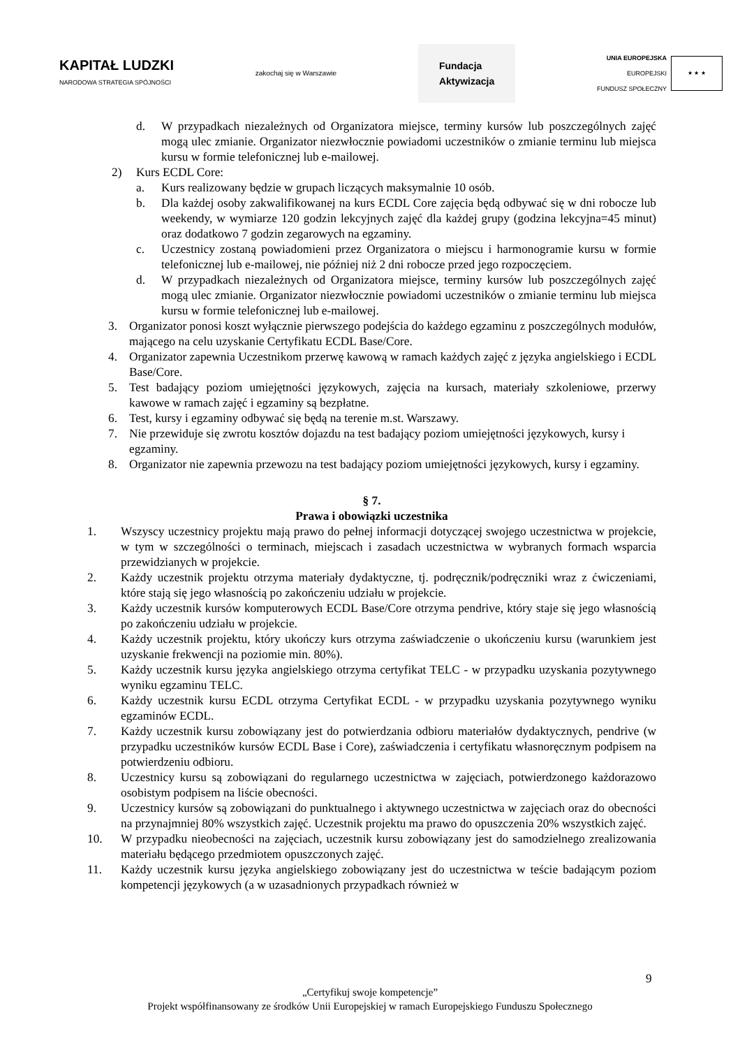KAPITAŁ LUDZKI
NARODOWA STRATEGIA SPÓJNOŚCI
zakochaj się w Warszawie
Fundacja
Aktywizacja
UNIA EUROPEJSKA
EUROPEJSKI
FUNDUSZ SPOŁECZNY
★ ★ ★
d. W przypadkach niezależnych od Organizatora miejsce, terminy kursów lub poszczególnych zajęć mogą ulec zmianie. Organizator niezwłocznie powiadomi uczestników o zmianie terminu lub miejsca kursu w formie telefonicznej lub e-mailowej.
2) Kurs ECDL Core:
a. Kurs realizowany będzie w grupach liczących maksymalnie 10 osób.
b. Dla każdej osoby zakwalifikowanej na kurs ECDL Core zajęcia będą odbywać się w dni robocze lub weekendy, w wymiarze 120 godzin lekcyjnych zajęć dla każdej grupy (godzina lekcyjna=45 minut) oraz dodatkowo 7 godzin zegarowych na egzaminy.
c. Uczestnicy zostaną powiadomieni przez Organizatora o miejscu i harmonogramie kursu w formie telefonicznej lub e-mailowej, nie później niż 2 dni robocze przed jego rozpoczęciem.
d. W przypadkach niezależnych od Organizatora miejsce, terminy kursów lub poszczególnych zajęć mogą ulec zmianie. Organizator niezwłocznie powiadomi uczestników o zmianie terminu lub miejsca kursu w formie telefonicznej lub e-mailowej.
3. Organizator ponosi koszt wyłącznie pierwszego podejścia do każdego egzaminu z poszczególnych modułów, mającego na celu uzyskanie Certyfikatu ECDL Base/Core.
4. Organizator zapewnia Uczestnikom przerwę kawową w ramach każdych zajęć z języka angielskiego i ECDL Base/Core.
5. Test badający poziom umiejętności językowych, zajęcia na kursach, materiały szkoleniowe, przerwy kawowe w ramach zajęć i egzaminy są bezpłatne.
6. Test, kursy i egzaminy odbywać się będą na terenie m.st. Warszawy.
7. Nie przewiduje się zwrotu kosztów dojazdu na test badający poziom umiejętności językowych, kursy i egzaminy.
8. Organizator nie zapewnia przewozu na test badający poziom umiejętności językowych, kursy i egzaminy.
§ 7.
Prawa i obowiązki uczestnika
1. Wszyscy uczestnicy projektu mają prawo do pełnej informacji dotyczącej swojego uczestnictwa w projekcie, w tym w szczególności o terminach, miejscach i zasadach uczestnictwa w wybranych formach wsparcia przewidzianych w projekcie.
2. Każdy uczestnik projektu otrzyma materiały dydaktyczne, tj. podręcznik/podręczniki wraz z ćwiczeniami, które stają się jego własnością po zakończeniu udziału w projekcie.
3. Każdy uczestnik kursów komputerowych ECDL Base/Core otrzyma pendrive, który staje się jego własnością po zakończeniu udziału w projekcie.
4. Każdy uczestnik projektu, który ukończy kurs otrzyma zaświadczenie o ukończeniu kursu (warunkiem jest uzyskanie frekwencji na poziomie min. 80%).
5. Każdy uczestnik kursu języka angielskiego otrzyma certyfikat TELC - w przypadku uzyskania pozytywnego wyniku egzaminu TELC.
6. Każdy uczestnik kursu ECDL otrzyma Certyfikat ECDL - w przypadku uzyskania pozytywnego wyniku egzaminów ECDL.
7. Każdy uczestnik kursu zobowiązany jest do potwierdzania odbioru materiałów dydaktycznych, pendrive (w przypadku uczestników kursów ECDL Base i Core), zaświadczenia i certyfikatu własnoręcznym podpisem na potwierdzeniu odbioru.
8. Uczestnicy kursu są zobowiązani do regularnego uczestnictwa w zajęciach, potwierdzonego każdorazowo osobistym podpisem na liście obecności.
9. Uczestnicy kursów są zobowiązani do punktualnego i aktywnego uczestnictwa w zajęciach oraz do obecności na przynajmniej 80% wszystkich zajęć. Uczestnik projektu ma prawo do opuszczenia 20% wszystkich zajęć.
10. W przypadku nieobecności na zajęciach, uczestnik kursu zobowiązany jest do samodzielnego zrealizowania materiału będącego przedmiotem opuszczonych zajęć.
11. Każdy uczestnik kursu języka angielskiego zobowiązany jest do uczestnictwa w teście badającym poziom kompetencji językowych (a w uzasadnionych przypadkach również w
9
„Certyfikuj swoje kompetencje”
Projekt współfinansowany ze środków Unii Europejskiej w ramach Europejskiego Funduszu Społecznego